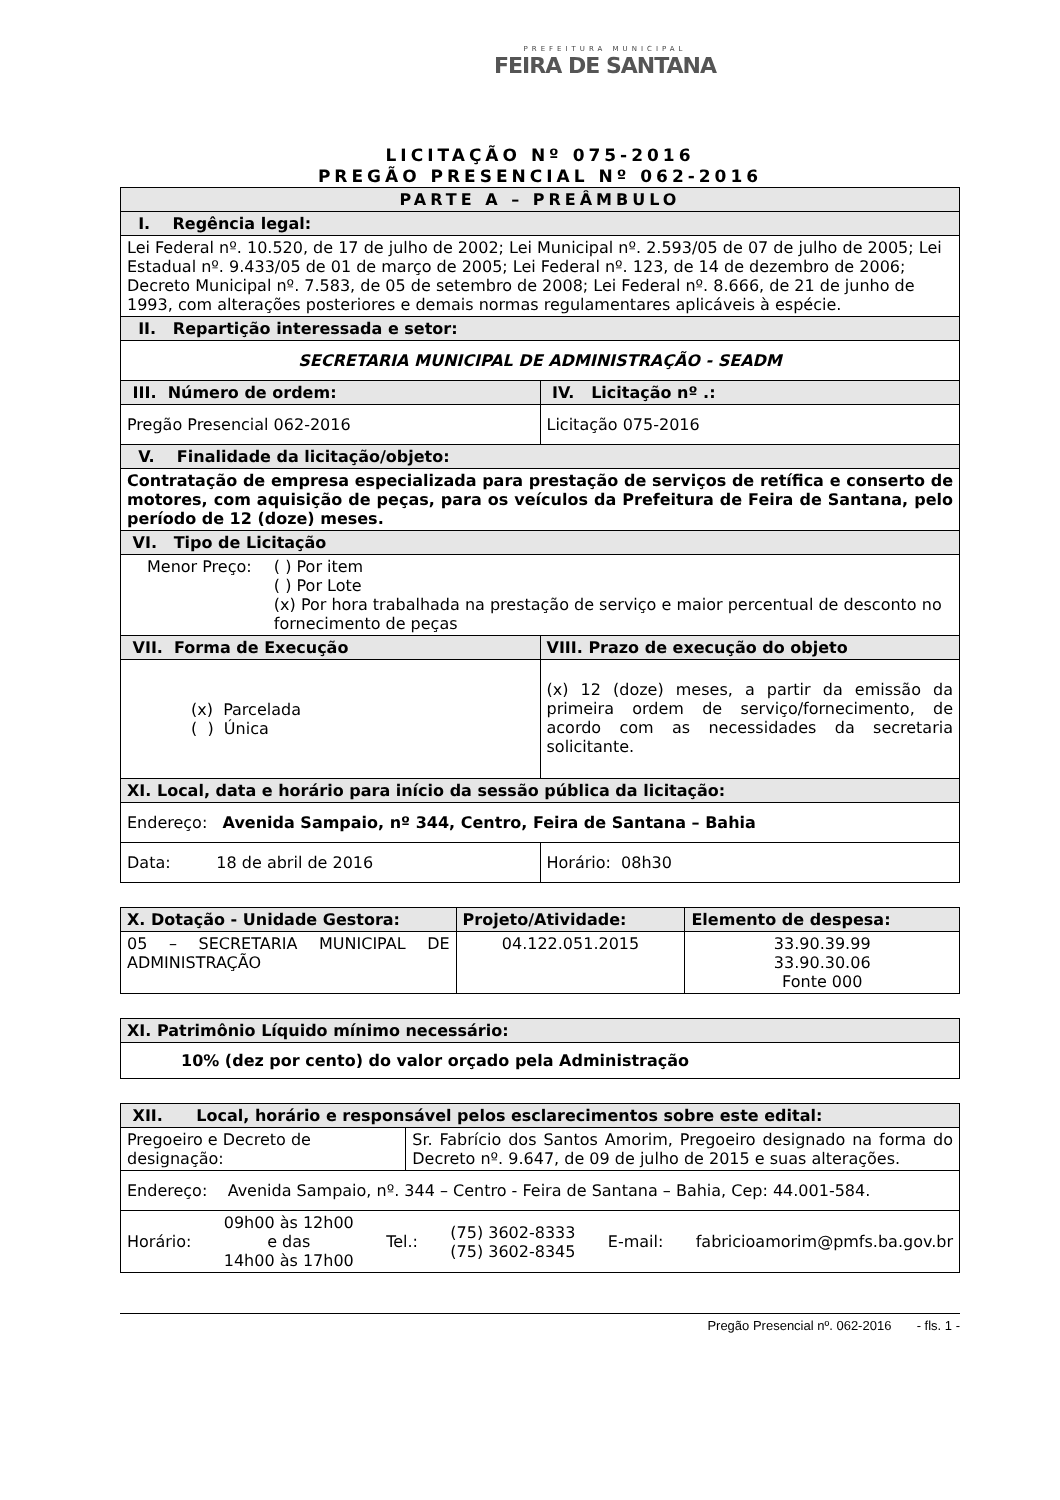PREFEITURA MUNICIPAL
FEIRA DE SANTANA
LICITAÇÃO Nº 075-2016
PREGÃO PRESENCIAL Nº 062-2016
| PARTE A – PREÂMBULO | |
| I. Regência legal: | |
| Lei Federal nº. 10.520, de 17 de julho de 2002; Lei Municipal nº. 2.593/05 de 07 de julho de 2005; Lei Estadual nº. 9.433/05 de 01 de março de 2005; Lei Federal nº. 123, de 14 de dezembro de 2006; Decreto Municipal nº. 7.583, de 05 de setembro de 2008; Lei Federal nº. 8.666, de 21 de junho de 1993, com alterações posteriores e demais normas regulamentares aplicáveis à espécie. | |
| II. Repartição interessada e setor: | |
| SECRETARIA MUNICIPAL DE ADMINISTRAÇÃO - SEADM | |
| III. Número de ordem: | IV. Licitação nº .: |
| Pregão Presencial 062-2016 | Licitação 075-2016 |
| V. Finalidade da licitação/objeto: | |
| Contratação de empresa especializada para prestação de serviços de retífica e conserto de motores, com aquisição de peças, para os veículos da Prefeitura de Feira de Santana, pelo período de 12 (doze) meses. | |
| VI. Tipo de Licitação | |
| Menor Preço: ( ) Por item ( ) Por Lote (x) Por hora trabalhada na prestação de serviço e maior percentual de desconto no fornecimento de peças | |
| VII. Forma de Execução | VIII. Prazo de execução do objeto |
| (x) Parcelada ( ) Única | (x) 12 (doze) meses, a partir da emissão da primeira ordem de serviço/fornecimento, de acordo com as necessidades da secretaria solicitante. |
| XI. Local, data e horário para início da sessão pública da licitação: | |
| Endereço: Avenida Sampaio, nº 344, Centro, Feira de Santana – Bahia | |
| Data: 18 de abril de 2016 | Horário: 08h30 |
| X. Dotação - Unidade Gestora: | Projeto/Atividade: | Elemento de despesa: |
| 05 – SECRETARIA MUNICIPAL DE ADMINISTRAÇÃO | 04.122.051.2015 | 33.90.39.99 33.90.30.06 Fonte 000 |
| XI. Patrimônio Líquido mínimo necessário: |
| 10% (dez por cento) do valor orçado pela Administração |
| XII. Local, horário e responsável pelos esclarecimentos sobre este edital: | |
| Pregoeiro e Decreto de designação: | Sr. Fabrício dos Santos Amorim, Pregoeiro designado na forma do Decreto nº. 9.647, de 09 de julho de 2015 e suas alterações. |
| Endereço: Avenida Sampaio, nº. 344 – Centro - Feira de Santana – Bahia, Cep: 44.001-584. | |
| Horário: 09h00 às 12h00 e das 14h00 às 17h00 Tel.: (75) 3602-8333 (75) 3602-8345 E-mail: fabricioamorim@pmfs.ba.gov.br | |
Pregão Presencial nº. 062-2016 - fls. 1 -